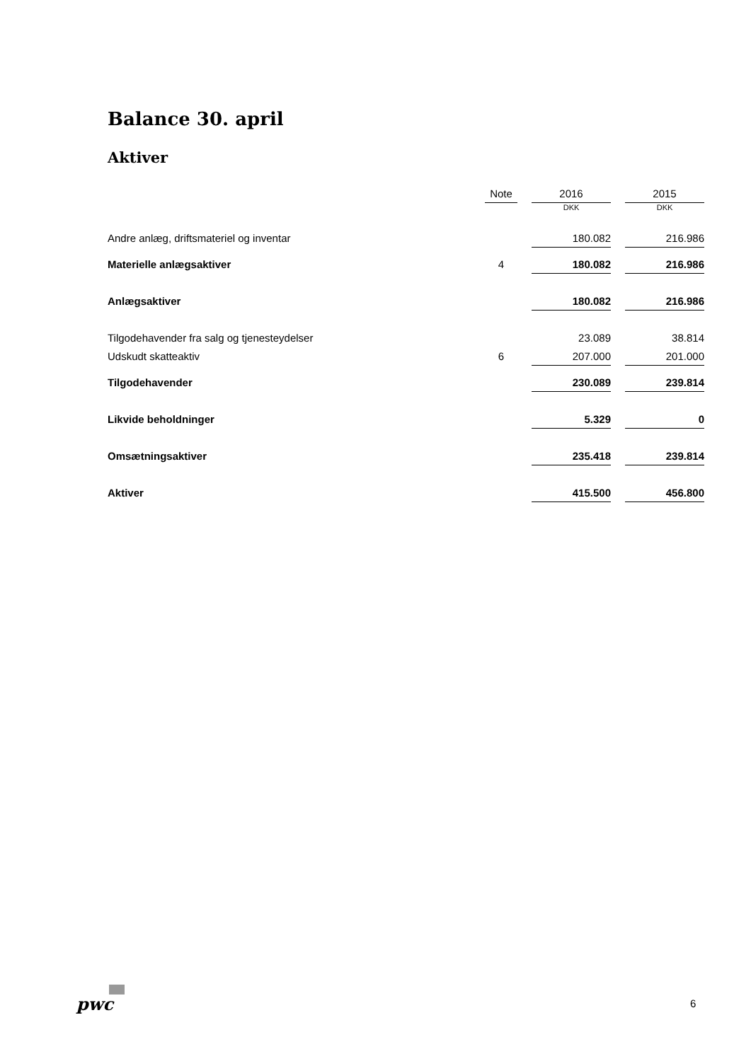Balance 30. april
Aktiver
| | Note | | 2016 | | 2015 |
| --- | --- | --- | --- | --- | --- |
| | | | DKK | | DKK |
| Andre anlæg, driftsmateriel og inventar | | | 180.082 | | 216.986 |
| Materielle anlægsaktiver | 4 | | 180.082 | | 216.986 |
| Anlægsaktiver | | | 180.082 | | 216.986 |
| Tilgodehavender fra salg og tjenesteydelser | | | 23.089 | | 38.814 |
| Udskudt skatteaktiv | 6 | | 207.000 | | 201.000 |
| Tilgodehavender | | | 230.089 | | 239.814 |
| Likvide beholdninger | | | 5.329 | | 0 |
| Omsætningsaktiver | | | 235.418 | | 239.814 |
| Aktiver | | | 415.500 | | 456.800 |
pwc 6